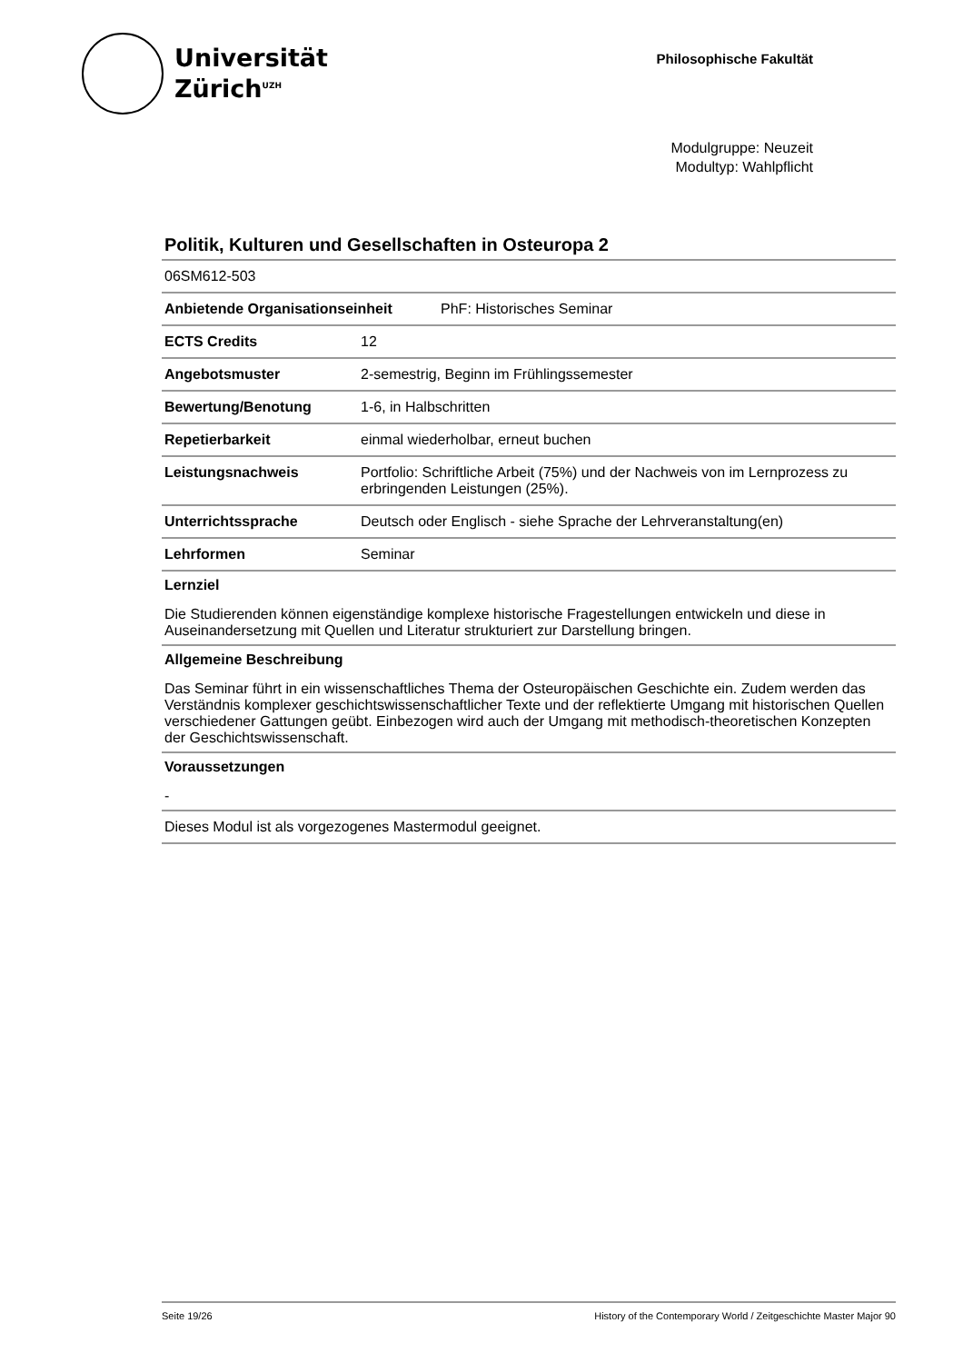Universität
Zürich<sup>UZH</sup>
Philosophische Fakultät
Modulgruppe: Neuzeit
Modultyp: Wahlpflicht
Politik, Kulturen und Gesellschaften in Osteuropa 2
| 06SM612-503 | |
| Anbietende Organisationseinheit PhF: Historisches Seminar | |
| ECTS Credits | 12 |
| Angebotsmuster | 2-semestrig, Beginn im Frühlingssemester |
| Bewertung/Benotung | 1-6, in Halbschritten |
| Repetierbarkeit | einmal wiederholbar, erneut buchen |
| Leistungsnachweis | Portfolio: Schriftliche Arbeit (75%) und der Nachweis von im Lernprozess zu erbringenden Leistungen (25%). |
| Unterrichtssprache | Deutsch oder Englisch - siehe Sprache der Lehrveranstaltung(en) |
| Lehrformen | Seminar |
Lernziel
Die Studierenden können eigenständige komplexe historische Fragestellungen entwickeln und diese in Auseinandersetzung mit Quellen und Literatur strukturiert zur Darstellung bringen.
Allgemeine Beschreibung
Das Seminar führt in ein wissenschaftliches Thema der Osteuropäischen Geschichte ein. Zudem werden das Verständnis komplexer geschichtswissenschaftlicher Texte und der reflektierte Umgang mit historischen Quellen verschiedener Gattungen geübt. Einbezogen wird auch der Umgang mit methodisch-theoretischen Konzepten der Geschichtswissenschaft.
Voraussetzungen
-
Dieses Modul ist als vorgezogenes Mastermodul geeignet.
Seite 19/26 History of the Contemporary World / Zeitgeschichte Master Major 90